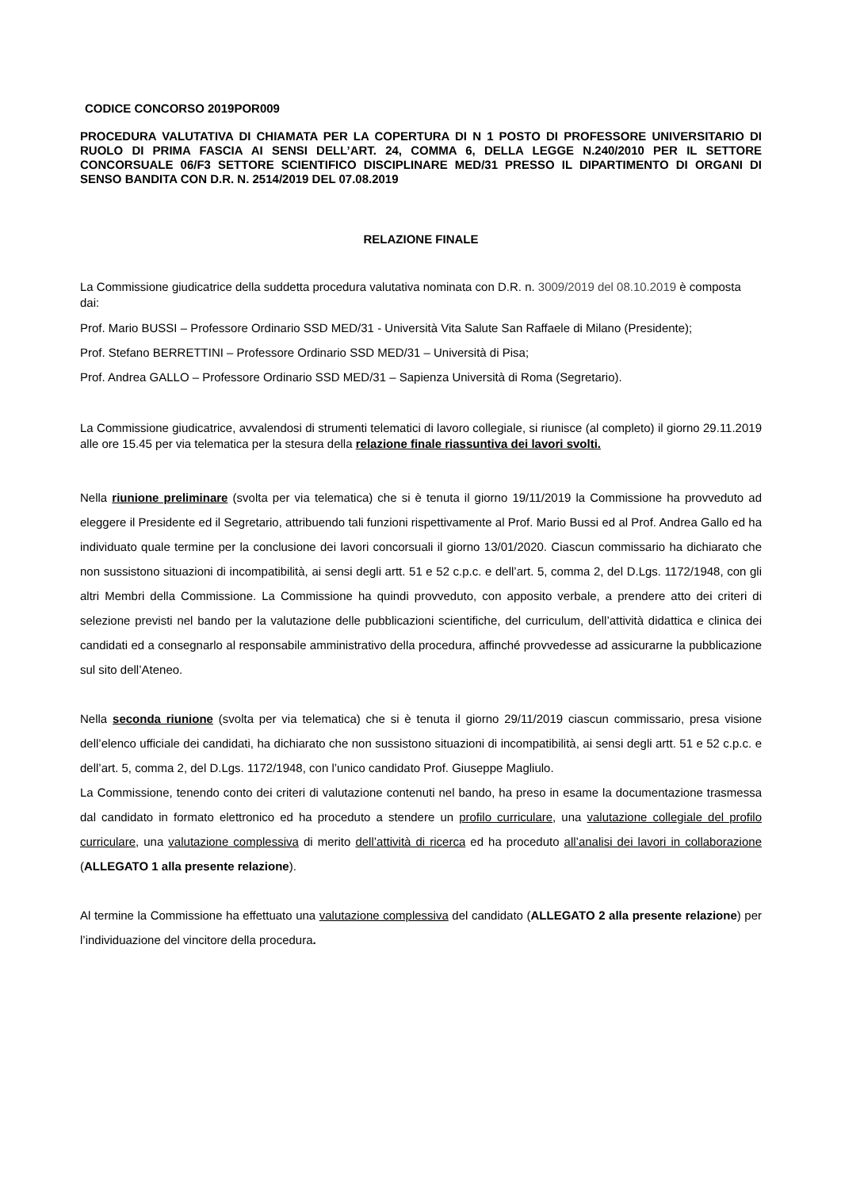CODICE CONCORSO 2019POR009
PROCEDURA VALUTATIVA DI CHIAMATA PER LA COPERTURA DI N 1 POSTO DI PROFESSORE UNIVERSITARIO DI RUOLO DI PRIMA FASCIA AI SENSI DELL’ART. 24, COMMA 6, DELLA LEGGE N.240/2010 PER IL SETTORE CONCORSUALE 06/F3 SETTORE SCIENTIFICO DISCIPLINARE MED/31 PRESSO IL DIPARTIMENTO DI ORGANI DI SENSO BANDITA CON D.R. N. 2514/2019 DEL 07.08.2019
RELAZIONE FINALE
La Commissione giudicatrice della suddetta procedura valutativa nominata con D.R. n. 3009/2019 del 08.10.2019 è composta dai:
Prof. Mario BUSSI – Professore Ordinario SSD MED/31 - Università Vita Salute San Raffaele di Milano (Presidente);
Prof. Stefano BERRETTINI – Professore Ordinario SSD MED/31 – Università di Pisa;
Prof. Andrea GALLO – Professore Ordinario SSD MED/31 – Sapienza Università di Roma (Segretario).
La Commissione giudicatrice, avvalendosi di strumenti telematici di lavoro collegiale, si riunisce (al completo) il giorno 29.11.2019 alle ore 15.45 per via telematica per la stesura della relazione finale riassuntiva dei lavori svolti.
Nella riunione preliminare (svolta per via telematica) che si è tenuta il giorno 19/11/2019 la Commissione ha provveduto ad eleggere il Presidente ed il Segretario, attribuendo tali funzioni rispettivamente al Prof. Mario Bussi ed al Prof. Andrea Gallo ed ha individuato quale termine per la conclusione dei lavori concorsuali il giorno 13/01/2020. Ciascun commissario ha dichiarato che non sussistono situazioni di incompatibilità, ai sensi degli artt. 51 e 52 c.p.c. e dell’art. 5, comma 2, del D.Lgs. 1172/1948, con gli altri Membri della Commissione. La Commissione ha quindi provveduto, con apposito verbale, a prendere atto dei criteri di selezione previsti nel bando per la valutazione delle pubblicazioni scientifiche, del curriculum, dell’attività didattica e clinica dei candidati ed a consegnarlo al responsabile amministrativo della procedura, affinché provvedesse ad assicurarne la pubblicazione sul sito dell’Ateneo.
Nella seconda riunione (svolta per via telematica) che si è tenuta il giorno 29/11/2019 ciascun commissario, presa visione dell’elenco ufficiale dei candidati, ha dichiarato che non sussistono situazioni di incompatibilità, ai sensi degli artt. 51 e 52 c.p.c. e dell’art. 5, comma 2, del D.Lgs. 1172/1948, con l’unico candidato Prof. Giuseppe Magliulo.
La Commissione, tenendo conto dei criteri di valutazione contenuti nel bando, ha preso in esame la documentazione trasmessa dal candidato in formato elettronico ed ha proceduto a stendere un profilo curriculare, una valutazione collegiale del profilo curriculare, una valutazione complessiva di merito dell’attività di ricerca ed ha proceduto all’analisi dei lavori in collaborazione (ALLEGATO 1 alla presente relazione).
Al termine la Commissione ha effettuato una valutazione complessiva del candidato (ALLEGATO 2 alla presente relazione) per l’individuazione del vincitore della procedura.